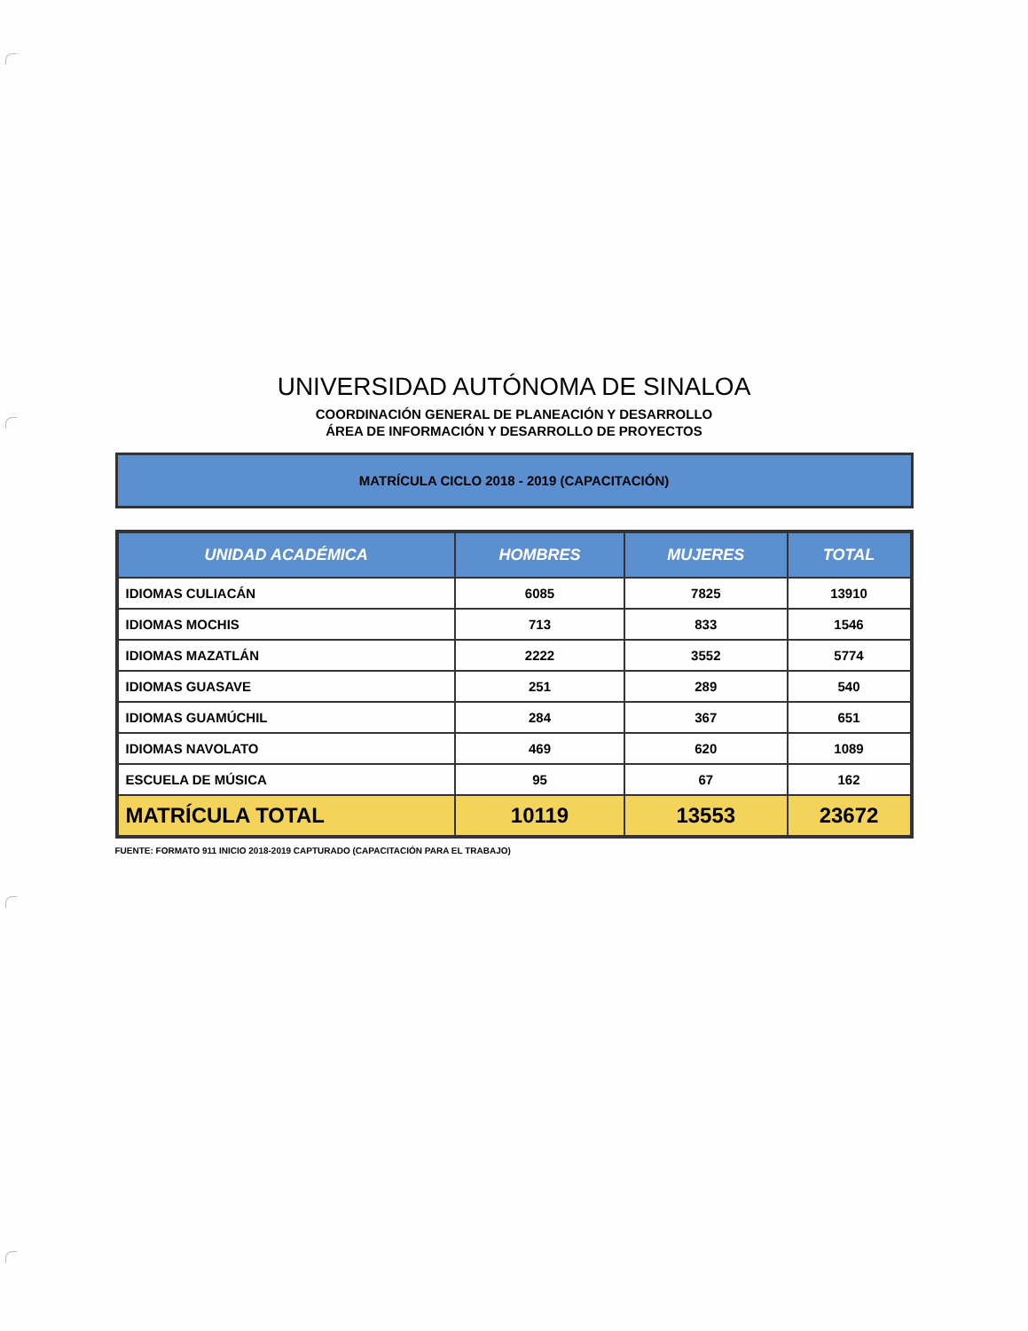UNIVERSIDAD AUTÓNOMA DE SINALOA
COORDINACIÓN GENERAL DE PLANEACIÓN Y DESARROLLO
ÁREA DE INFORMACIÓN Y DESARROLLO DE PROYECTOS
MATRÍCULA CICLO 2018 - 2019 (CAPACITACIÓN)
| UNIDAD ACADÉMICA | HOMBRES | MUJERES | TOTAL |
| --- | --- | --- | --- |
| IDIOMAS CULIACÁN | 6085 | 7825 | 13910 |
| IDIOMAS MOCHIS | 713 | 833 | 1546 |
| IDIOMAS MAZATLÁN | 2222 | 3552 | 5774 |
| IDIOMAS GUASAVE | 251 | 289 | 540 |
| IDIOMAS GUAMÚCHIL | 284 | 367 | 651 |
| IDIOMAS NAVOLATO | 469 | 620 | 1089 |
| ESCUELA DE MÚSICA | 95 | 67 | 162 |
| MATRÍCULA TOTAL | 10119 | 13553 | 23672 |
FUENTE: FORMATO 911 INICIO 2018-2019 CAPTURADO (CAPACITACIÓN PARA EL TRABAJO)